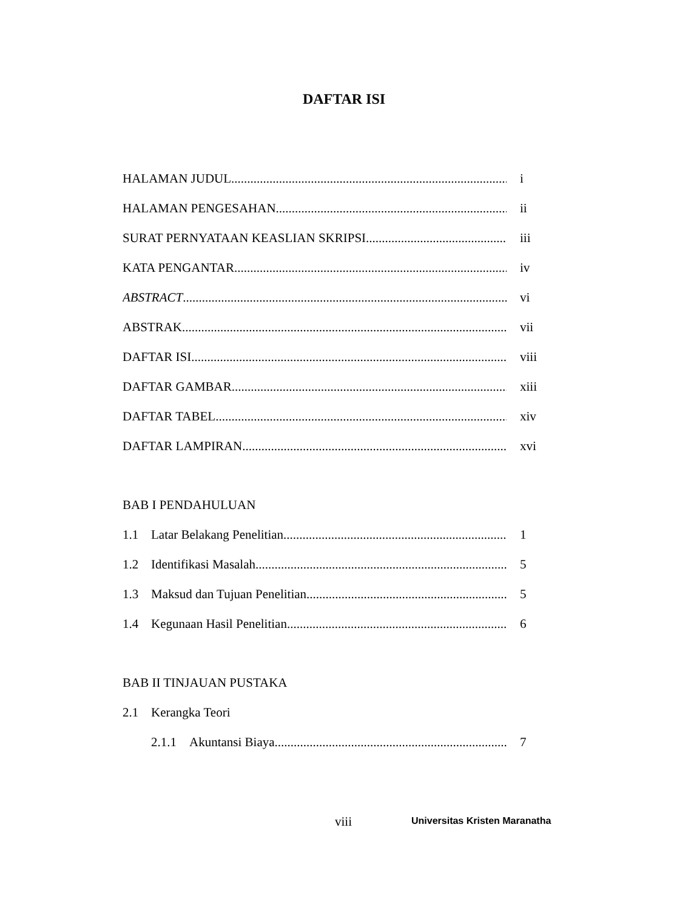DAFTAR ISI
HALAMAN JUDUL i
HALAMAN PENGESAHAN ii
SURAT PERNYATAAN KEASLIAN SKRIPSI iii
KATA PENGANTAR iv
ABSTRACT vi
ABSTRAK vii
DAFTAR ISI viii
DAFTAR GAMBAR xiii
DAFTAR TABEL xiv
DAFTAR LAMPIRAN xvi
BAB I PENDAHULUAN
1.1 Latar Belakang Penelitian 1
1.2 Identifikasi Masalah 5
1.3 Maksud dan Tujuan Penelitian 5
1.4 Kegunaan Hasil Penelitian 6
BAB II TINJAUAN PUSTAKA
2.1 Kerangka Teori
2.1.1 Akuntansi Biaya 7
viii Universitas Kristen Maranatha